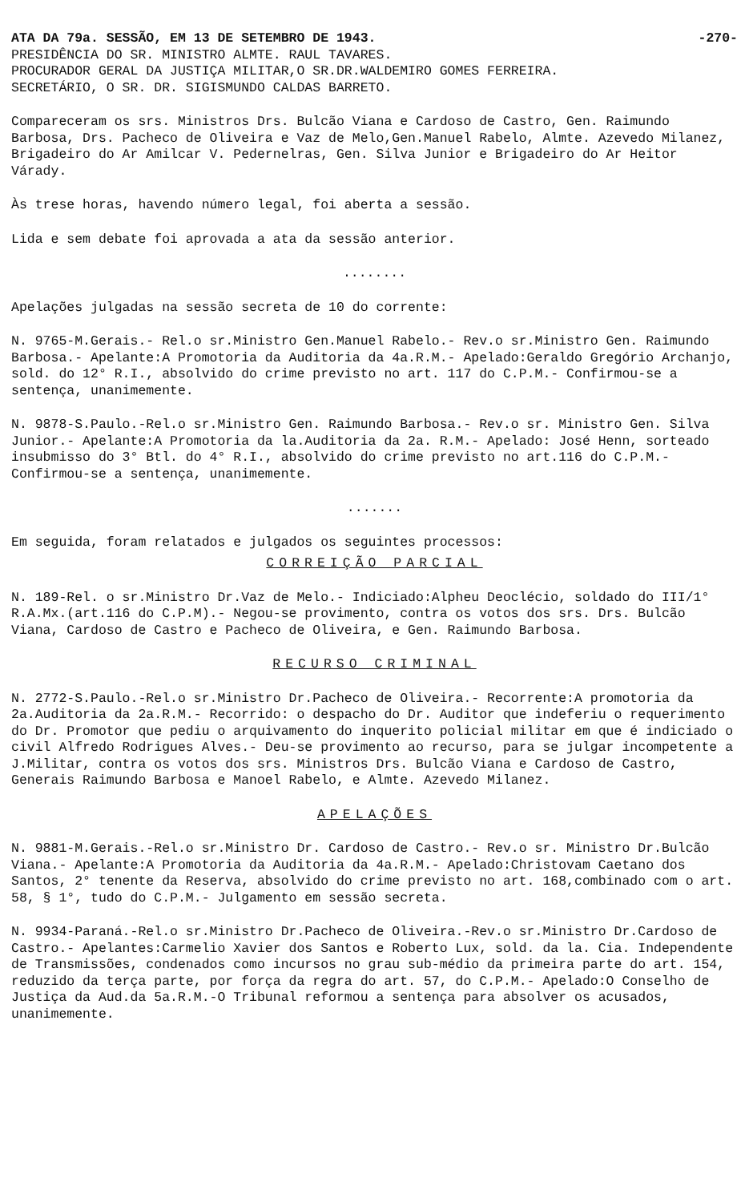ATA DA 79a. SESSÃO, EM 13 DE SETEMBRO DE 1943. -270-
PRESIDÊNCIA DO SR. MINISTRO ALMTE. RAUL TAVARES.
PROCURADOR GERAL DA JUSTIÇA MILITAR,O SR.DR.WALDEMIRO GOMES FERREIRA.
SECRETÁRIO, O SR. DR. SIGISMUNDO CALDAS BARRETO.
Compareceram os srs. Ministros Drs. Bulcão Viana e Cardoso de Castro, Gen. Raimundo Barbosa, Drs. Pacheco de Oliveira e Vaz de Melo,Gen.Manuel Rabelo, Almte. Azevedo Milanez, Brigadeiro do Ar Amilcar V. Pedernelras, Gen. Silva Junior e Brigadeiro do Ar Heitor Várady.
Às trese horas, havendo número legal, foi aberta a sessão.
Lida e sem debate foi aprovada a ata da sessão anterior.
........
Apelações julgadas na sessão secreta de 10 do corrente:
N. 9765-M.Gerais.- Rel.o sr.Ministro Gen.Manuel Rabelo.- Rev.o sr.Ministro Gen. Raimundo Barbosa.- Apelante:A Promotoria da Auditoria da 4a.R.M.- Apelado:Geraldo Gregório Archanjo, sold. do 12° R.I., absolvido do crime previsto no art. 117 do C.P.M.- Confirmou-se a sentença, unanimemente.
N. 9878-S.Paulo.-Rel.o sr.Ministro Gen. Raimundo Barbosa.- Rev.o sr. Ministro Gen. Silva Junior.- Apelante:A Promotoria da la.Auditoria da 2a. R.M.- Apelado: José Henn, sorteado insubmisso do 3° Btl. do 4° R.I., absolvido do crime previsto no art.116 do C.P.M.- Confirmou-se a sentença, unanimemente.
.......
Em seguida, foram relatados e julgados os seguintes processos:
CORREIÇÃO PARCIAL
N. 189-Rel. o sr.Ministro Dr.Vaz de Melo.- Indiciado:Alpheu Deoclécio, soldado do III/1° R.A.Mx.(art.116 do C.P.M).- Negou-se provimento, contra os votos dos srs. Drs. Bulcão Viana, Cardoso de Castro e Pacheco de Oliveira, e Gen. Raimundo Barbosa.
RECURSO CRIMINAL
N. 2772-S.Paulo.-Rel.o sr.Ministro Dr.Pacheco de Oliveira.- Recorrente:A promotoria da 2a.Auditoria da 2a.R.M.- Recorrido: o despacho do Dr. Auditor que indeferiu o requerimento do Dr. Promotor que pediu o arquivamento do inquerito policial militar em que é indiciado o civil Alfredo Rodrigues Alves.- Deu-se provimento ao recurso, para se julgar incompetente a J.Militar, contra os votos dos srs. Ministros Drs. Bulcão Viana e Cardoso de Castro, Generais Raimundo Barbosa e Manoel Rabelo, e Almte. Azevedo Milanez.
APELAÇÕES
N. 9881-M.Gerais.-Rel.o sr.Ministro Dr. Cardoso de Castro.- Rev.o sr. Ministro Dr.Bulcão Viana.- Apelante:A Promotoria da Auditoria da 4a.R.M.- Apelado:Christovam Caetano dos Santos, 2° tenente da Reserva, absolvido do crime previsto no art. 168,combinado com o art. 58, § 1°, tudo do C.P.M.- Julgamento em sessão secreta.
N. 9934-Paraná.-Rel.o sr.Ministro Dr.Pacheco de Oliveira.-Rev.o sr.Ministro Dr.Cardoso de Castro.- Apelantes:Carmelio Xavier dos Santos e Roberto Lux, sold. da la. Cia. Independente de Transmissões, condenados como incursos no grau sub-médio da primeira parte do art. 154, reduzido da terça parte, por força da regra do art. 57, do C.P.M.- Apelado:O Conselho de Justiça da Aud.da 5a.R.M.-O Tribunal reformou a sentença para absolver os acusados, unanimemente.